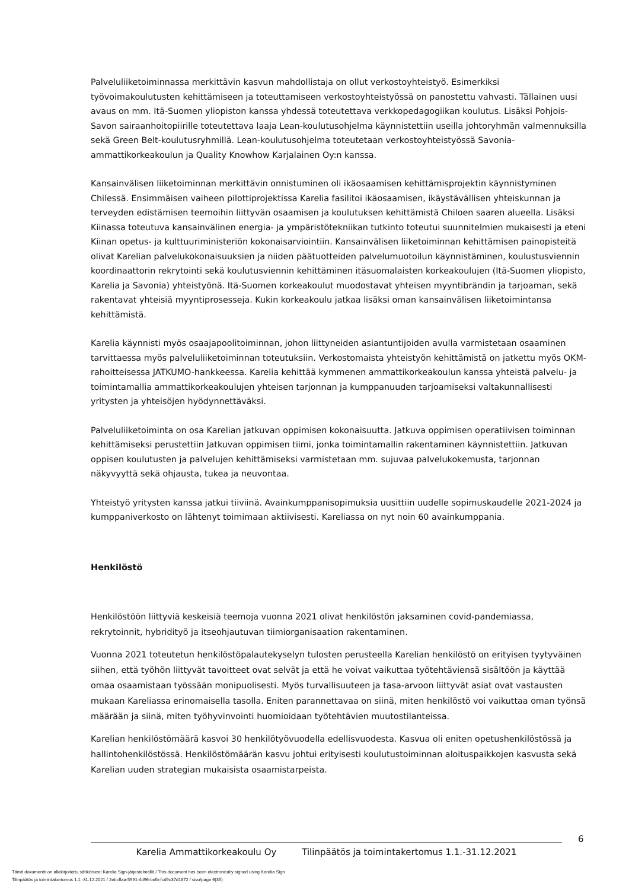Palveluliiketoiminnassa merkittävin kasvun mahdollistaja on ollut verkostoyhteistyö. Esimerkiksi työvoimakoulutusten kehittämiseen ja toteuttamiseen verkostoyhteistyössä on panostettu vahvasti. Tällainen uusi avaus on mm. Itä-Suomen yliopiston kanssa yhdessä toteutettava verkkopedagogiikan koulutus. Lisäksi Pohjois-Savon sairaanhoitopiirille toteutettava laaja Lean-koulutusohjelma käynnistettiin useilla johtoryhmän valmennuksilla sekä Green Belt-koulutusryhmillä. Lean-koulutusohjelma toteutetaan verkostoyhteistyössä Savonia-ammattikorkeakoulun ja Quality Knowhow Karjalainen Oy:n kanssa.
Kansainvälisen liiketoiminnan merkittävin onnistuminen oli ikäosaamisen kehittämisprojektin käynnistyminen Chilessä. Ensimmäisen vaiheen pilottiprojektissa Karelia fasilitoi ikäosaamisen, ikäystävällisen yhteiskunnan ja terveyden edistämisen teemoihin liittyvän osaamisen ja koulutuksen kehittämistä Chiloen saaren alueella. Lisäksi Kiinassa toteutuva kansainvälinen energia- ja ympäristötekniikan tutkinto toteutui suunnitelmien mukaisesti ja eteni Kiinan opetus- ja kulttuuriministeriön kokonaisarviointiin. Kansainvälisen liiketoiminnan kehittämisen painopisteitä olivat Karelian palvelukokonaisuuksien ja niiden päätuotteiden palvelumuotoilun käynnistäminen, koulustusviennin koordinaattorin rekrytointi sekä koulutusviennin kehittäminen itäsuomalaisten korkeakoulujen (Itä-Suomen yliopisto, Karelia ja Savonia) yhteistyönä. Itä-Suomen korkeakoulut muodostavat yhteisen myyntibrändin ja tarjoaman, sekä rakentavat yhteisiä myyntiprosesseja. Kukin korkeakoulu jatkaa lisäksi oman kansainvälisen liiketoimintansa kehittämistä.
Karelia käynnisti myös osaajapoolitoiminnan, johon liittyneiden asiantuntijoiden avulla varmistetaan osaaminen tarvittaessa myös palveluliiketoiminnan toteutuksiin. Verkostomaista yhteistyön kehittämistä on jatkettu myös OKM-rahoitteisessa JATKUMO-hankkeessa. Karelia kehittää kymmenen ammattikorkeakoulun kanssa yhteistä palvelu- ja toimintamallia ammattikorkeakoulujen yhteisen tarjonnan ja kumppanuuden tarjoamiseksi valtakunnallisesti yritysten ja yhteisöjen hyödynnettäväksi.
Palveluliiketoiminta on osa Karelian jatkuvan oppimisen kokonaisuutta. Jatkuva oppimisen operatiivisen toiminnan kehittämiseksi perustettiin Jatkuvan oppimisen tiimi, jonka toimintamallin rakentaminen käynnistettiin. Jatkuvan oppisen koulutusten ja palvelujen kehittämiseksi varmistetaan mm. sujuvaa palvelukokemusta, tarjonnan näkyvyyttä sekä ohjausta, tukea ja neuvontaa.
Yhteistyö yritysten kanssa jatkui tiiviinä. Avainkumppanisopimuksia uusittiin uudelle sopimuskaudelle 2021-2024 ja kumppaniverkosto on lähtenyt toimimaan aktiivisesti. Kareliassa on nyt noin 60 avainkumppania.
Henkilöstö
Henkilöstöön liittyviä keskeisiä teemoja vuonna 2021 olivat henkilöstön jaksaminen covid-pandemiassa, rekrytoinnit, hybridityö ja itseohjautuvan tiimiorganisaation rakentaminen.
Vuonna 2021 toteutetun henkilöstöpalautekyselyn tulosten perusteella Karelian henkilöstö on erityisen tyytyväinen siihen, että työhön liittyvät tavoitteet ovat selvät ja että he voivat vaikuttaa työtehtäviensä sisältöön ja käyttää omaa osaamistaan työssään monipuolisesti. Myös turvallisuuteen ja tasa-arvoon liittyvät asiat ovat vastausten mukaan Kareliassa erinomaisella tasolla. Eniten parannettavaa on siinä, miten henkilöstö voi vaikuttaa oman työnsä määrään ja siinä, miten työhyvinvointi huomioidaan työtehtävien muutostilanteissa.
Karelian henkilöstömäärä kasvoi 30 henkilötyövuodella edellisvuodesta. Kasvua oli eniten opetushenkilöstössä ja hallintohenkilöstössä. Henkilöstömäärän kasvu johtui erityisesti koulutustoiminnan aloituspaikkojen kasvusta sekä Karelian uuden strategian mukaisista osaamistarpeista.
6
Karelia Ammattikorkeakoulu Oy Tilinpäätös ja toimintakertomus 1.1.-31.12.2021
Tämä dokumentti on allekirjoitettu sähköisesti Karelia Sign-järjestelmällä / This document has been electronically signed using Karelia Sign
Tilinpäätös ja toimintakertomus 1.1.-31.12.2021 / 2ebcffaa-5991-4d96-befb-fcd9c37d1872 / sivu/page 6(35)